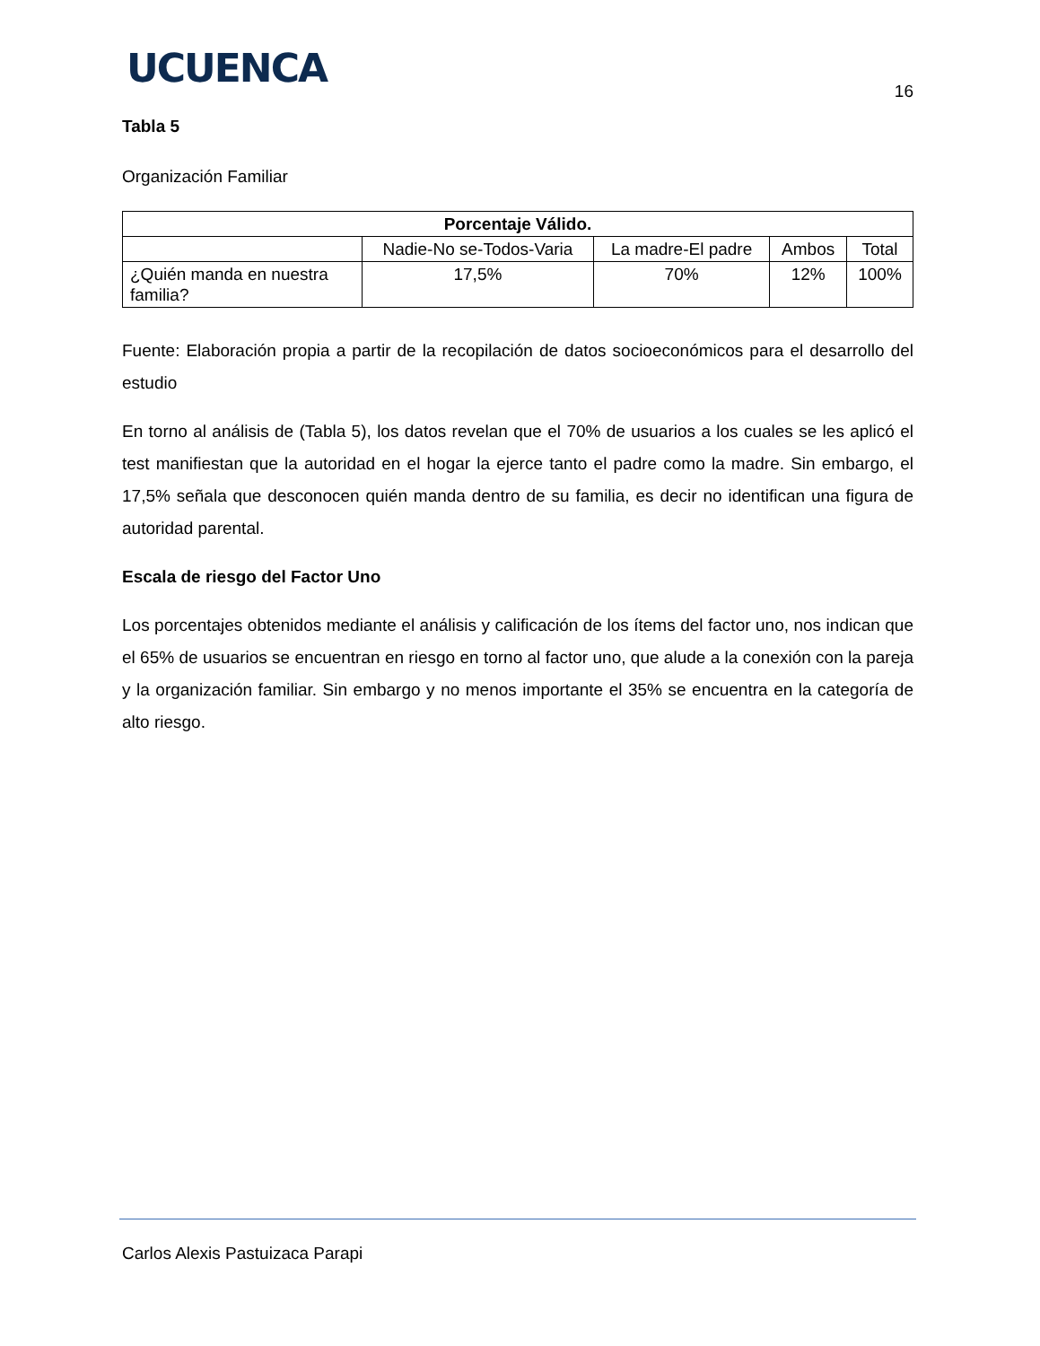UCUENCA
16
Tabla 5
Organización Familiar
| Porcentaje Válido. | | | | |
| --- | --- | --- | --- | --- |
| | Nadie-No se-Todos-Varia | La madre-El padre | Ambos | Total |
| ¿Quién manda en nuestra familia? | 17,5% | 70% | 12% | 100% |
Fuente: Elaboración propia a partir de la recopilación de datos socioeconómicos para el desarrollo del estudio
En torno al análisis de (Tabla 5), los datos revelan que el 70% de usuarios a los cuales se les aplicó el test manifiestan que la autoridad en el hogar la ejerce tanto el padre como la madre. Sin embargo, el 17,5% señala que desconocen quién manda dentro de su familia, es decir no identifican una figura de autoridad parental.
Escala de riesgo del Factor Uno
Los porcentajes obtenidos mediante el análisis y calificación de los ítems del factor uno, nos indican que el 65% de usuarios se encuentran en riesgo en torno al factor uno, que alude a la conexión con la pareja y la organización familiar. Sin embargo y no menos importante el 35% se encuentra en la categoría de alto riesgo.
Carlos Alexis Pastuizaca Parapi